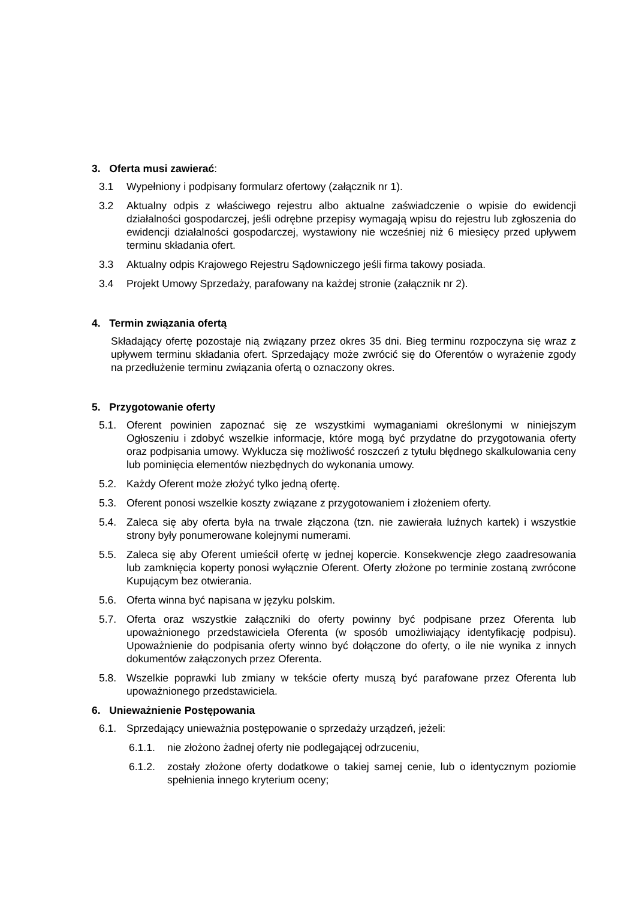3. Oferta musi zawierać:
3.1 Wypełniony i podpisany formularz ofertowy (załącznik nr 1).
3.2 Aktualny odpis z właściwego rejestru albo aktualne zaświadczenie o wpisie do ewidencji działalności gospodarczej, jeśli odrębne przepisy wymagają wpisu do rejestru lub zgłoszenia do ewidencji działalności gospodarczej, wystawiony nie wcześniej niż 6 miesięcy przed upływem terminu składania ofert.
3.3 Aktualny odpis Krajowego Rejestru Sądowniczego jeśli firma takowy posiada.
3.4 Projekt Umowy Sprzedaży, parafowany na każdej stronie (załącznik nr 2).
4. Termin związania ofertą
Składający ofertę pozostaje nią związany przez okres 35 dni. Bieg terminu rozpoczyna się wraz z upływem terminu składania ofert. Sprzedający może zwrócić się do Oferentów o wyrażenie zgody na przedłużenie terminu związania ofertą o oznaczony okres.
5. Przygotowanie oferty
5.1. Oferent powinien zapoznać się ze wszystkimi wymaganiami określonymi w niniejszym Ogłoszeniu i zdobyć wszelkie informacje, które mogą być przydatne do przygotowania oferty oraz podpisania umowy. Wyklucza się możliwość roszczeń z tytułu błędnego skalkulowania ceny lub pominięcia elementów niezbędnych do wykonania umowy.
5.2. Każdy Oferent może złożyć tylko jedną ofertę.
5.3. Oferent ponosi wszelkie koszty związane z przygotowaniem i złożeniem oferty.
5.4. Zaleca się aby oferta była na trwale złączona (tzn. nie zawierała luźnych kartek) i wszystkie strony były ponumerowane kolejnymi numerami.
5.5. Zaleca się aby Oferent umieścił ofertę w jednej kopercie. Konsekwencje złego zaadresowania lub zamknięcia koperty ponosi wyłącznie Oferent. Oferty złożone po terminie zostaną zwrócone Kupującym bez otwierania.
5.6. Oferta winna być napisana w języku polskim.
5.7. Oferta oraz wszystkie załączniki do oferty powinny być podpisane przez Oferenta lub upoważnionego przedstawiciela Oferenta (w sposób umożliwiający identyfikację podpisu). Upoważnienie do podpisania oferty winno być dołączone do oferty, o ile nie wynika z innych dokumentów załączonych przez Oferenta.
5.8. Wszelkie poprawki lub zmiany w tekście oferty muszą być parafowane przez Oferenta lub upoważnionego przedstawiciela.
6. Unieważnienie Postępowania
6.1. Sprzedający unieważnia postępowanie o sprzedaży urządzeń, jeżeli:
6.1.1. nie złożono żadnej oferty nie podlegającej odrzuceniu,
6.1.2. zostały złożone oferty dodatkowe o takiej samej cenie, lub o identycznym poziomie spełnienia innego kryterium oceny;